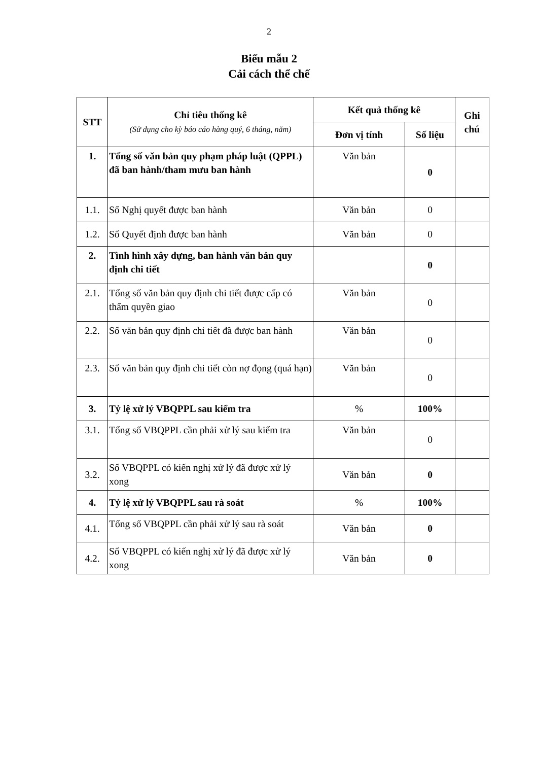2
Biểu mẫu 2
Cải cách thể chế
| STT | Chỉ tiêu thống kê (Sử dụng cho kỳ báo cáo hàng quý, 6 tháng, năm) | Kết quả thống kê | | Ghi chú |
| --- | --- | --- | --- | --- |
| | | Đơn vị tính | Số liệu | |
| 1. | Tổng số văn bản quy phạm pháp luật (QPPL) đã ban hành/tham mưu ban hành | Văn bản | 0 | |
| 1.1. | Số Nghị quyết được ban hành | Văn bản | 0 | |
| 1.2. | Số Quyết định được ban hành | Văn bản | 0 | |
| 2. | Tình hình xây dựng, ban hành văn bản quy định chi tiết | | 0 | |
| 2.1. | Tổng số văn bản quy định chi tiết được cấp có thẩm quyền giao | Văn bản | 0 | |
| 2.2. | Số văn bản quy định chi tiết đã được ban hành | Văn bản | 0 | |
| 2.3. | Số văn bản quy định chi tiết còn nợ đọng (quá hạn) | Văn bản | 0 | |
| 3. | Tỷ lệ xử lý VBQPPL sau kiểm tra | % | 100% | |
| 3.1. | Tổng số VBQPPL cần phải xử lý sau kiểm tra | Văn bản | 0 | |
| 3.2. | Số VBQPPL có kiến nghị xử lý đã được xử lý xong | Văn bản | 0 | |
| 4. | Tỷ lệ xử lý VBQPPL sau rà soát | % | 100% | |
| 4.1. | Tổng số VBQPPL cần phải xử lý sau rà soát | Văn bản | 0 | |
| 4.2. | Số VBQPPL có kiến nghị xử lý đã được xử lý xong | Văn bản | 0 | |